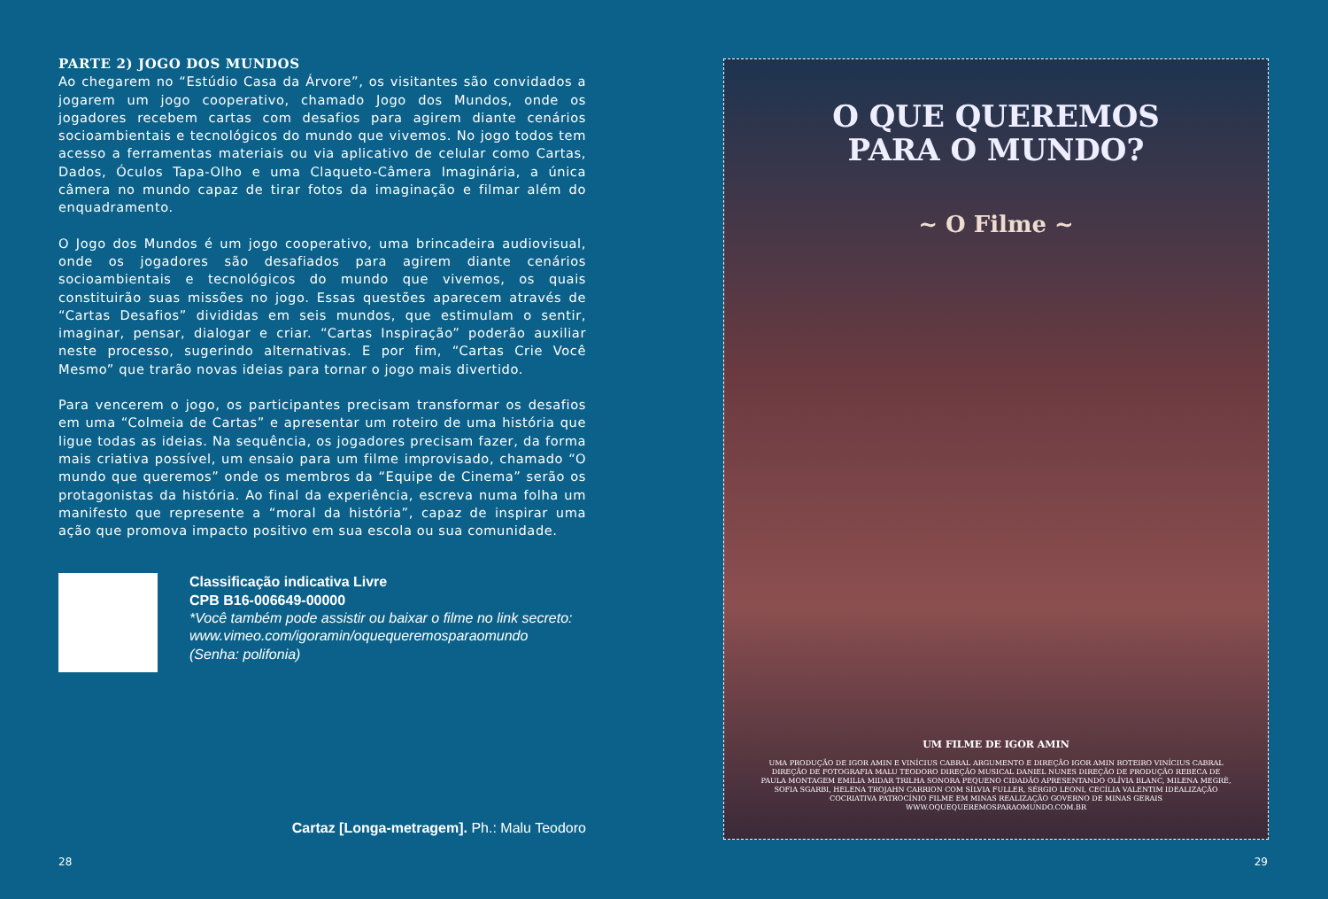PARTE 2) JOGO DOS MUNDOS
Ao chegarem no “Estúdio Casa da Árvore”, os visitantes são convidados a jogarem um jogo cooperativo, chamado Jogo dos Mundos, onde os jogadores recebem cartas com desafios para agirem diante cenários socioambientais e tecnológicos do mundo que vivemos. No jogo todos tem acesso a ferramentas materiais ou via aplicativo de celular como Cartas, Dados, Óculos Tapa-Olho e uma Claqueto-Câmera Imaginária, a única câmera no mundo capaz de tirar fotos da imaginação e filmar além do enquadramento.
O Jogo dos Mundos é um jogo cooperativo, uma brincadeira audiovisual, onde os jogadores são desafiados para agirem diante cenários socioambientais e tecnológicos do mundo que vivemos, os quais constituirão suas missões no jogo. Essas questões aparecem através de “Cartas Desafios” divididas em seis mundos, que estimulam o sentir, imaginar, pensar, dialogar e criar. “Cartas Inspiração” poderão auxiliar neste processo, sugerindo alternativas. E por fim, “Cartas Crie Você Mesmo” que trarão novas ideias para tornar o jogo mais divertido.
Para vencerem o jogo, os participantes precisam transformar os desafios em uma “Colmeia de Cartas” e apresentar um roteiro de uma história que ligue todas as ideias. Na sequência, os jogadores precisam fazer, da forma mais criativa possível, um ensaio para um filme improvisado, chamado “O mundo que queremos” onde os membros da “Equipe de Cinema” serão os protagonistas da história. Ao final da experiência, escreva numa folha um manifesto que represente a “moral da história”, capaz de inspirar uma ação que promova impacto positivo em sua escola ou sua comunidade.
Classificação indicativa Livre
CPB B16-006649-00000
*Você também pode assistir ou baixar o filme no link secreto:
www.vimeo.com/igoramin/oquequeremosparaomundo
(Senha: polifonia)
Cartaz [Longa-metragem]. Ph.: Malu Teodoro
28
O QUE QUEREMOS
PARA O MUNDO?
~ O Filme ~
UM FILME DE IGOR AMIN
UMA PRODUÇÃO DE IGOR AMIN E VINÍCIUS CABRAL ARGUMENTO E DIREÇÃO IGOR AMIN ROTEIRO VINÍCIUS CABRAL DIREÇÃO DE FOTOGRAFIA MALU TEODORO DIREÇÃO MUSICAL DANIEL NUNES DIREÇÃO DE PRODUÇÃO REBECA DE PAULA MONTAGEM EMILIA MIDAR TRILHA SONORA PEQUENO CIDADÃO APRESENTANDO OLÍVIA BLANC, MILENA MEGRÈ, SOFIA SGARBI, HELENA TROJAHN CARRION COM SÍLVIA FULLER, SÉRGIO LEONI, CECÍLIA VALENTIM IDEALIZAÇÃO COCRIATIVA PATROCÍNIO FILME EM MINAS REALIZAÇÃO GOVERNO DE MINAS GERAIS
WWW.OQUEQUEREMOSPARAOMUNDO.COM.BR
29